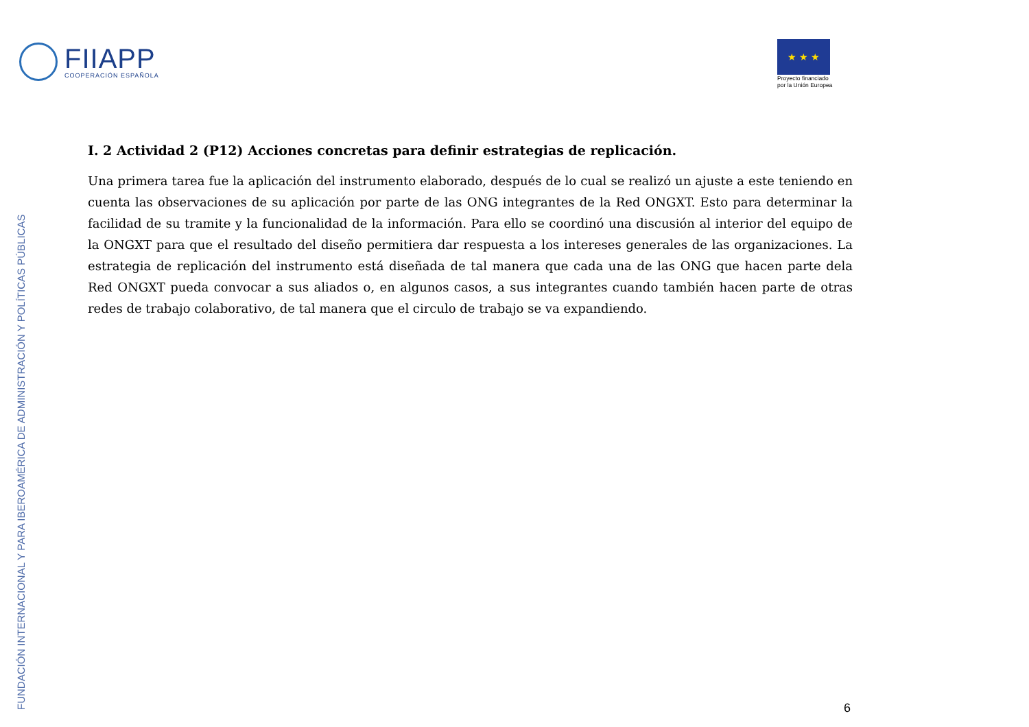FIIAPP
COOPERACIÓN ESPAÑOLA
★ ★ ★
Proyecto financiado
por la Unión Europea
I. 2 Actividad 2 (P12) Acciones concretas para definir estrategias de replicación.
Una primera tarea fue la aplicación del instrumento elaborado, después de lo cual se realizó un ajuste a este teniendo en cuenta las observaciones de su aplicación por parte de las ONG integrantes de la Red ONGXT. Esto para determinar la facilidad de su tramite y la funcionalidad de la información. Para ello se coordinó una discusión al interior del equipo de la ONGXT para que el resultado del diseño permitiera dar respuesta a los intereses generales de las organizaciones. La estrategia de replicación del instrumento está diseñada de tal manera que cada una de las ONG que hacen parte dela Red ONGXT pueda convocar a sus aliados o, en algunos casos, a sus integrantes cuando también hacen parte de otras redes de trabajo colaborativo, de tal manera que el circulo de trabajo se va expandiendo.
FUNDACIÓN INTERNACIONAL Y PARA IBEROAMÉRICA DE ADMINISTRACIÓN Y POLÍTICAS PÚBLICAS
6